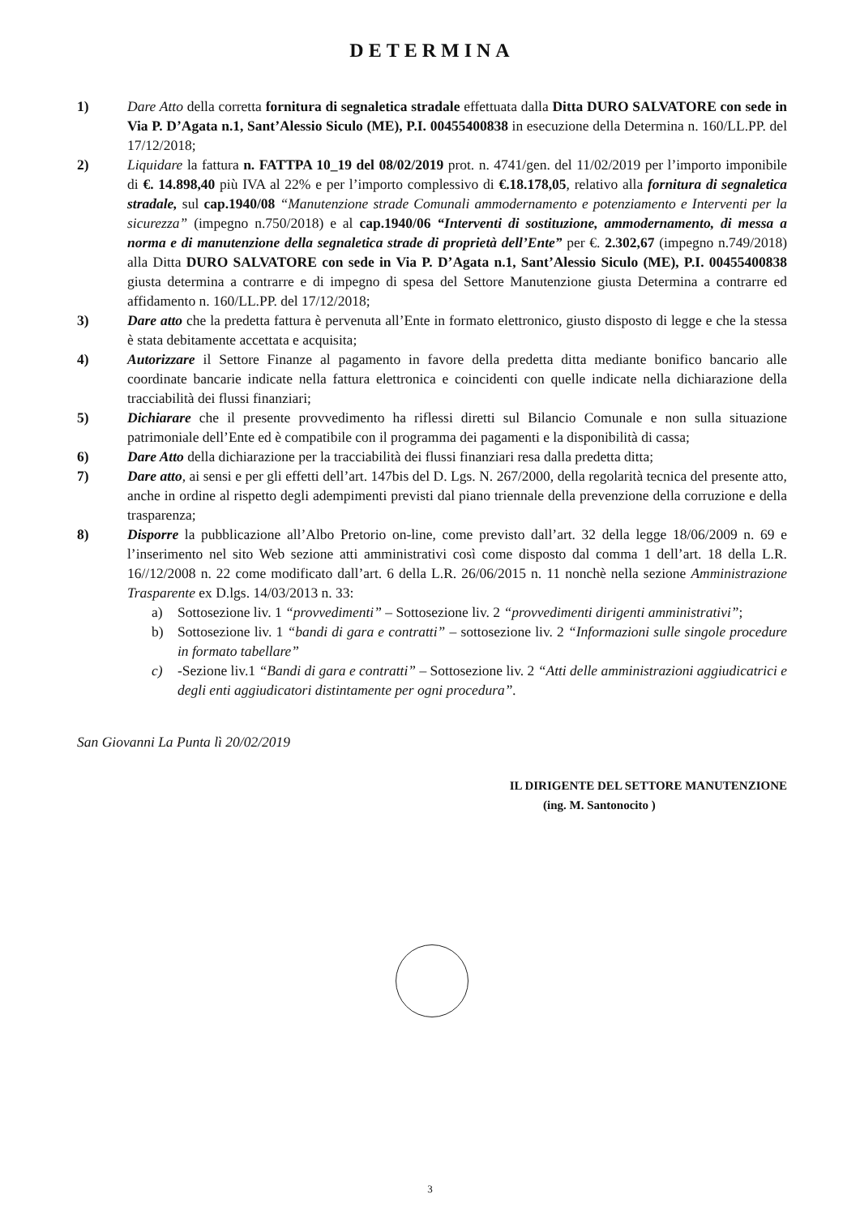DETERMINA
1) Dare Atto della corretta fornitura di segnaletica stradale effettuata dalla Ditta DURO SALVATORE con sede in Via P. D’Agata n.1, Sant’Alessio Siculo (ME), P.I. 00455400838 in esecuzione della Determina n. 160/LL.PP. del 17/12/2018;
2) Liquidare la fattura n. FATTPA 10_19 del 08/02/2019 prot. n. 4741/gen. del 11/02/2019 per l’importo imponibile di €. 14.898,40 più IVA al 22% e per l’importo complessivo di €.18.178,05, relativo alla fornitura di segnaletica stradale, sul cap.1940/08 “Manutenzione strade Comunali ammodernamento e potenziamento e Interventi per la sicurezza” (impegno n.750/2018) e al cap.1940/06 “Interventi di sostituzione, ammodernamento, di messa a norma e di manutenzione della segnaletica strade di proprietà dell’Ente” per €. 2.302,67 (impegno n.749/2018) alla Ditta DURO SALVATORE con sede in Via P. D’Agata n.1, Sant’Alessio Siculo (ME), P.I. 00455400838 giusta determina a contrarre e di impegno di spesa del Settore Manutenzione giusta Determina a contrarre ed affidamento n. 160/LL.PP. del 17/12/2018;
3) Dare atto che la predetta fattura è pervenuta all’Ente in formato elettronico, giusto disposto di legge e che la stessa è stata debitamente accettata e acquisita;
4) Autorizzare il Settore Finanze al pagamento in favore della predetta ditta mediante bonifico bancario alle coordinate bancarie indicate nella fattura elettronica e coincidenti con quelle indicate nella dichiarazione della tracciabilità dei flussi finanziari;
5) Dichiarare che il presente provvedimento ha riflessi diretti sul Bilancio Comunale e non sulla situazione patrimoniale dell’Ente ed è compatibile con il programma dei pagamenti e la disponibilità di cassa;
6) Dare Atto della dichiarazione per la tracciabilità dei flussi finanziari resa dalla predetta ditta;
7) Dare atto, ai sensi e per gli effetti dell’art. 147bis del D. Lgs. N. 267/2000, della regolarità tecnica del presente atto, anche in ordine al rispetto degli adempimenti previsti dal piano triennale della prevenzione della corruzione e della trasparenza;
8) Disporre la pubblicazione all’Albo Pretorio on-line, come previsto dall’art. 32 della legge 18/06/2009 n. 69 e l’inserimento nel sito Web sezione atti amministrativi così come disposto dal comma 1 dell’art. 18 della L.R. 16//12/2008 n. 22 come modificato dall’art. 6 della L.R. 26/06/2015 n. 11 nonchè nella sezione Amministrazione Trasparente ex D.lgs. 14/03/2013 n. 33:
a) Sottosezione liv. 1 “provvedimenti” – Sottosezione liv. 2 “provvedimenti dirigenti amministrativi”;
b) Sottosezione liv. 1 “bandi di gara e contratti” – sottosezione liv. 2 “Informazioni sulle singole procedure in formato tabellare”
c) -Sezione liv.1 “Bandi di gara e contratti” – Sottosezione liv. 2 “Atti delle amministrazioni aggiudicatrici e degli enti aggiudicatori distintamente per ogni procedura”.
San Giovanni La Punta lì 20/02/2019
IL DIRIGENTE DEL SETTORE MANUTENZIONE
(ing. M. Santonocito )
3